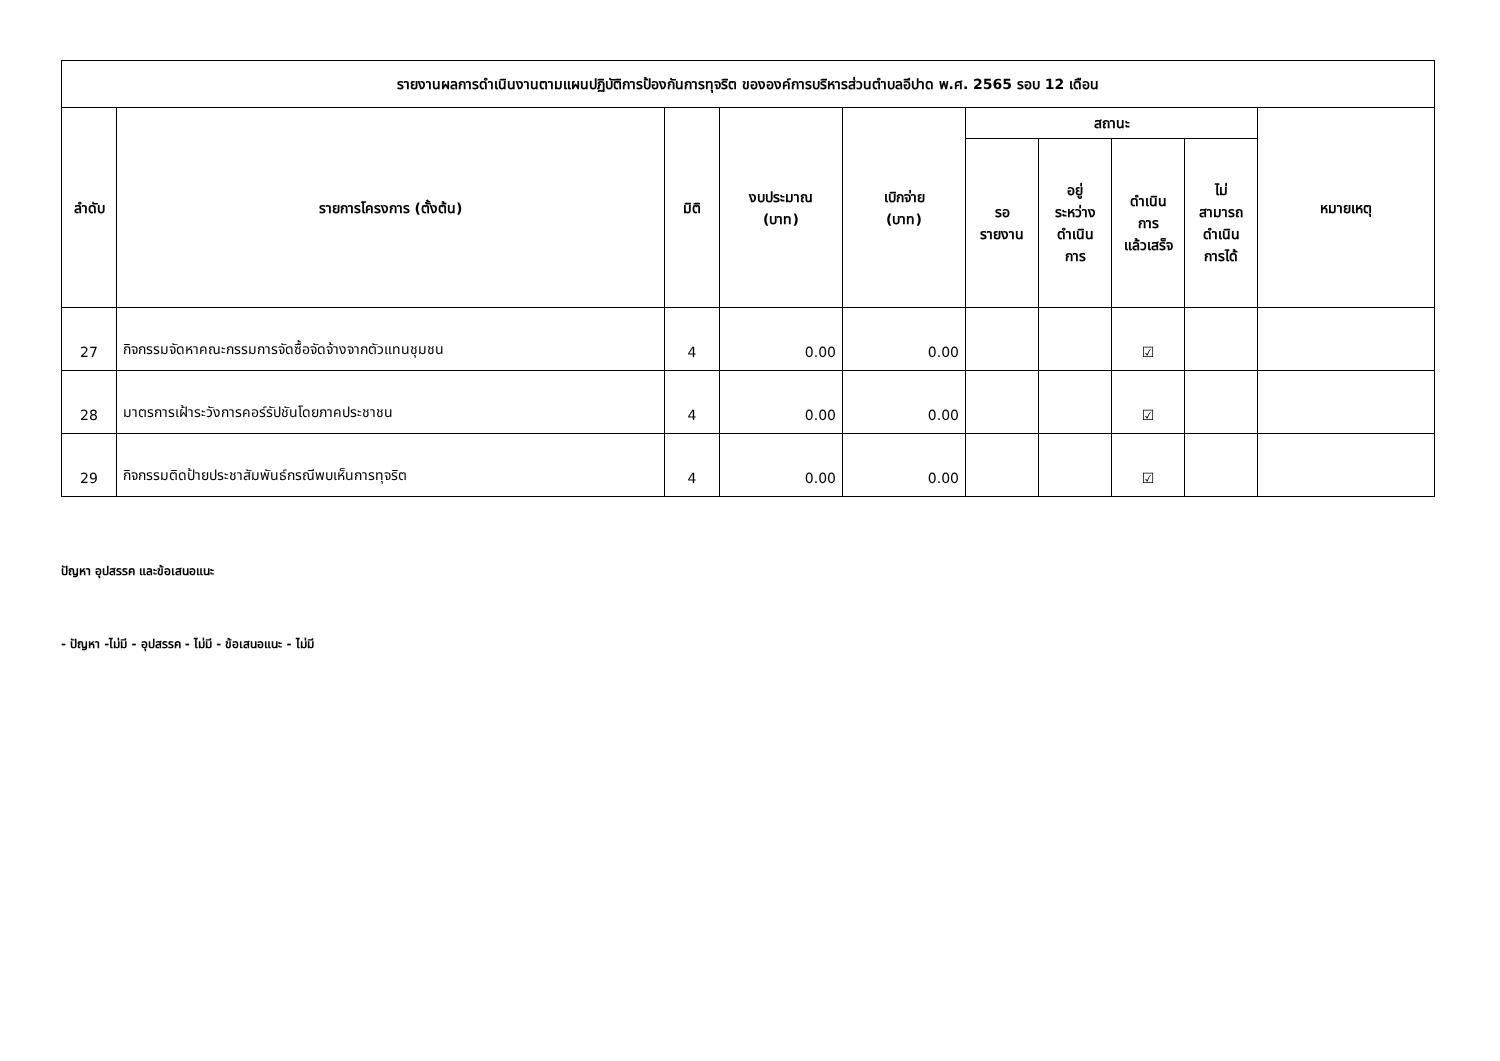| รายงานผลการดำเนินงานตามแผนปฏิบัติการป้องกันการทุจริต ขององค์การบริหารส่วนตำบลอีปาด พ.ศ. 2565 รอบ 12 เดือน | | | | | | | | | |
| --- | --- | --- | --- | --- | --- | --- | --- | --- | --- |
| ลำดับ | รายการโครงการ (ตั้งต้น) | มิติ | งบประมาณ (บาท) | เบิกจ่าย (บาท) | สถานะ | | | | หมายเหตุ |
| | | | | | รอ รายงาน | อยู่ ระหว่าง ดำเนิน การ | ดำเนิน การ แล้วเสร็จ | ไม่ สามารถ ดำเนิน การได้ | |
| 27 | กิจกรรมจัดหาคณะกรรมการจัดซื้อจัดจ้างจากตัวแทนชุมชน | 4 | 0.00 | 0.00 | | | ☑ | | |
| 28 | มาตรการเฝ้าระวังการคอร์รัปชันโดยภาคประชาชน | 4 | 0.00 | 0.00 | | | ☑ | | |
| 29 | กิจกรรมติดป้ายประชาสัมพันธ์กรณีพบเห็นการทุจริต | 4 | 0.00 | 0.00 | | | ☑ | | |
ปัญหา อุปสรรค และข้อเสนอแนะ
- ปัญหา -ไม่มี - อุปสรรค - ไม่มี - ข้อเสนอแนะ - ไม่มี